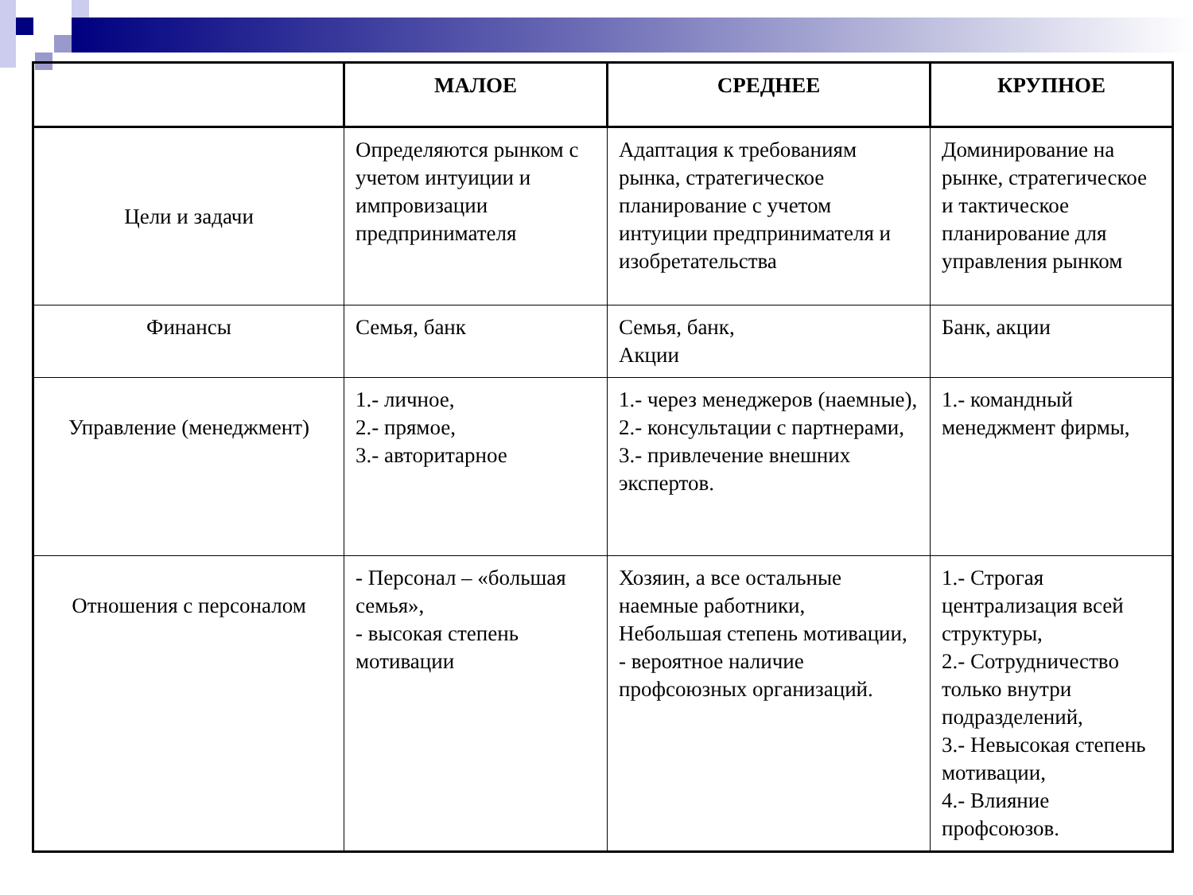| | МАЛОЕ | СРЕДНЕЕ | КРУПНОЕ |
| --- | --- | --- | --- |
| Цели и задачи | Определяются рынком с учетом интуиции и импровизации предпринимателя | Адаптация к требованиям рынка, стратегическое планирование с учетом интуиции предпринимателя и изобретательства | Доминирование на рынке, стратегическое и тактическое планирование для управления рынком |
| Финансы | Семья, банк | Семья, банк, Акции | Банк, акции |
| Управление (менеджмент) | 1.- личное, 2.- прямое, 3.- авторитарное | 1.- через менеджеров (наемные), 2.- консультации с партнерами, 3.- привлечение внешних экспертов. | 1.- командный менеджмент фирмы, |
| Отношения с персоналом | - Персонал – «большая семья», - высокая степень мотивации | Хозяин, а все остальные наемные работники, Небольшая степень мотивации, - вероятное наличие профсоюзных организаций. | 1.- Строгая централизация всей структуры, 2.- Сотрудничество только внутри подразделений, 3.- Невысокая степень мотивации, 4.- Влияние профсоюзов. |